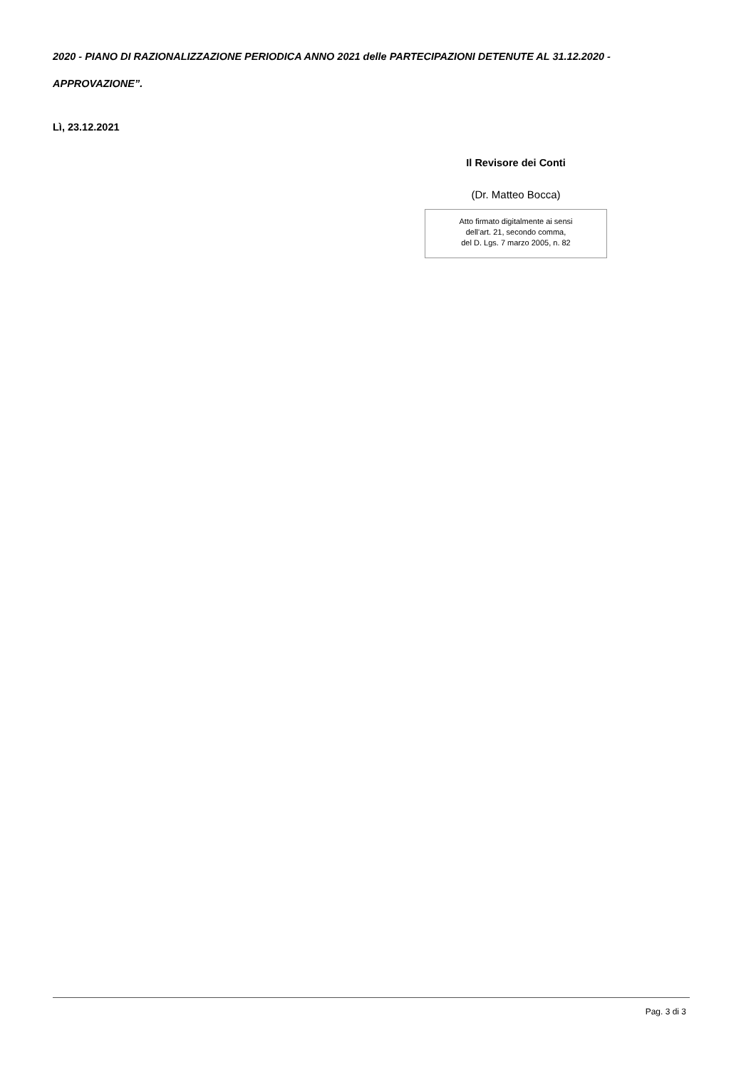2020 - PIANO DI RAZIONALIZZAZIONE PERIODICA ANNO 2021 delle PARTECIPAZIONI DETENUTE AL 31.12.2020 - APPROVAZIONE”.
Lì, 23.12.2021
Il Revisore dei Conti
(Dr. Matteo Bocca)
Atto firmato digitalmente ai sensi
dell’art. 21, secondo comma,
del D. Lgs. 7 marzo 2005, n. 82
Pag. 3 di 3